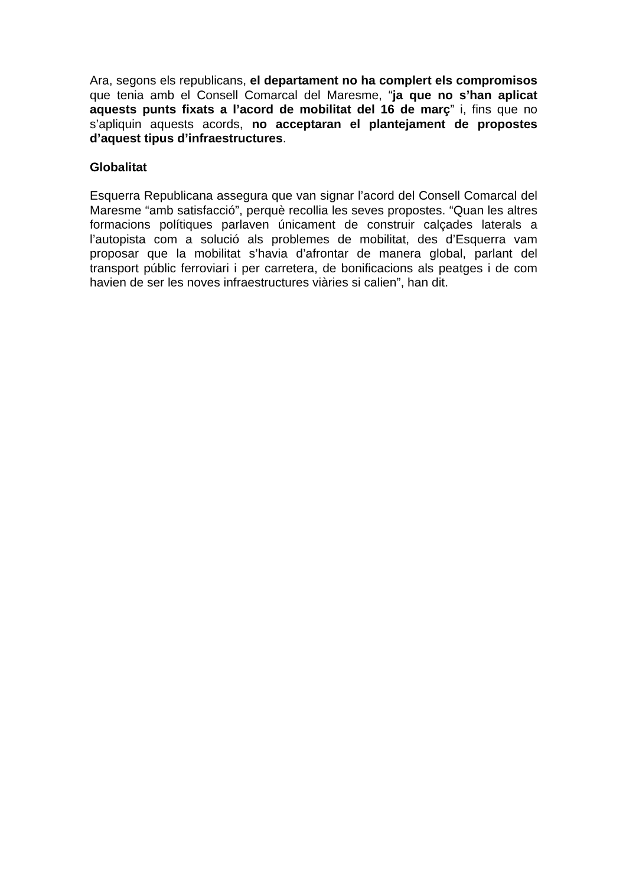Ara, segons els republicans, el departament no ha complert els compromisos que tenia amb el Consell Comarcal del Maresme, “ja que no s’han aplicat aquests punts fixats a l’acord de mobilitat del 16 de març” i, fins que no s’apliquin aquests acords, no acceptaran el plantejament de propostes d’aquest tipus d’infraestructures.
Globalitat
Esquerra Republicana assegura que van signar l’acord del Consell Comarcal del Maresme “amb satisfacció”, perquè recollia les seves propostes. “Quan les altres formacions polítiques parlaven únicament de construir calçades laterals a l’autopista com a solució als problemes de mobilitat, des d’Esquerra vam proposar que la mobilitat s’havia d’afrontar de manera global, parlant del transport públic ferroviari i per carretera, de bonificacions als peatges i de com havien de ser les noves infraestructures viàries si calien”, han dit.